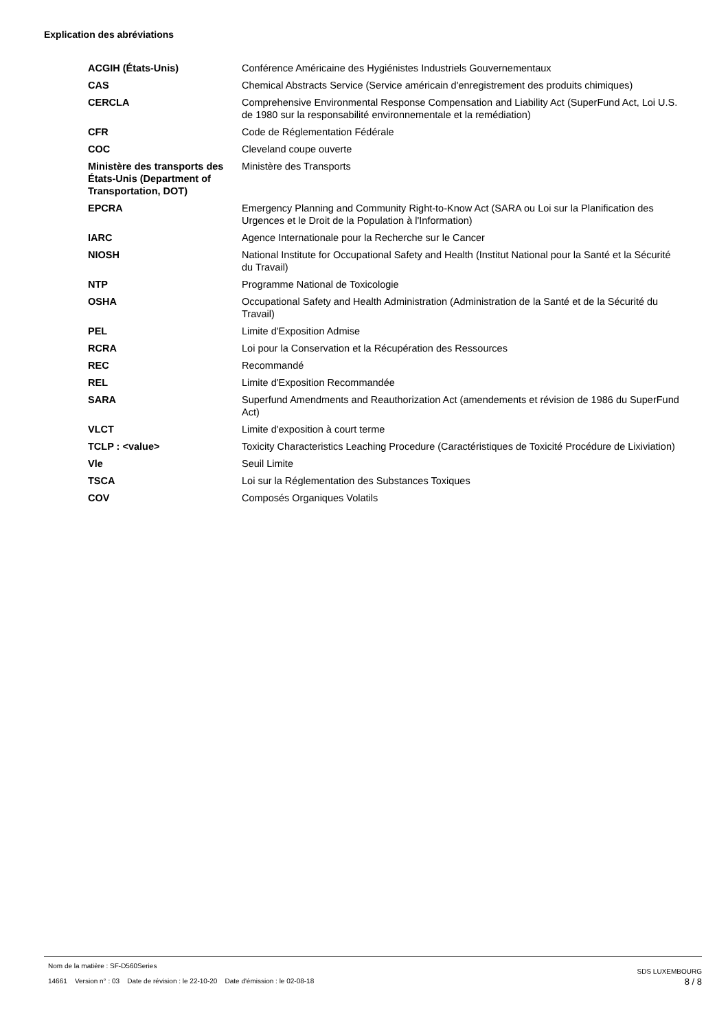Explication des abréviations
| ACGIH (États-Unis) | Conférence Américaine des Hygiénistes Industriels Gouvernementaux |
| CAS | Chemical Abstracts Service (Service américain d'enregistrement des produits chimiques) |
| CERCLA | Comprehensive Environmental Response Compensation and Liability Act (SuperFund Act, Loi U.S. de 1980 sur la responsabilité environnementale et la remédiation) |
| CFR | Code de Réglementation Fédérale |
| COC | Cleveland coupe ouverte |
| Ministère des transports des États-Unis (Department of Transportation, DOT) | Ministère des Transports |
| EPCRA | Emergency Planning and Community Right-to-Know Act (SARA ou Loi sur la Planification des Urgences et le Droit de la Population à l'Information) |
| IARC | Agence Internationale pour la Recherche sur le Cancer |
| NIOSH | National Institute for Occupational Safety and Health (Institut National pour la Santé et la Sécurité du Travail) |
| NTP | Programme National de Toxicologie |
| OSHA | Occupational Safety and Health Administration (Administration de la Santé et de la Sécurité du Travail) |
| PEL | Limite d'Exposition Admise |
| RCRA | Loi pour la Conservation et la Récupération des Ressources |
| REC | Recommandé |
| REL | Limite d'Exposition Recommandée |
| SARA | Superfund Amendments and Reauthorization Act (amendements et révision de 1986 du SuperFund Act) |
| VLCT | Limite d'exposition à court terme |
| TCLP : <value> | Toxicity Characteristics Leaching Procedure (Caractéristiques de Toxicité Procédure de Lixiviation) |
| Vle | Seuil Limite |
| TSCA | Loi sur la Réglementation des Substances Toxiques |
| COV | Composés Organiques Volatils |
Nom de la matière : SF-D560Series
14661 Version n° : 03 Date de révision : le 22-10-20 Date d'émission : le 02-08-18
SDS LUXEMBOURG
8 / 8